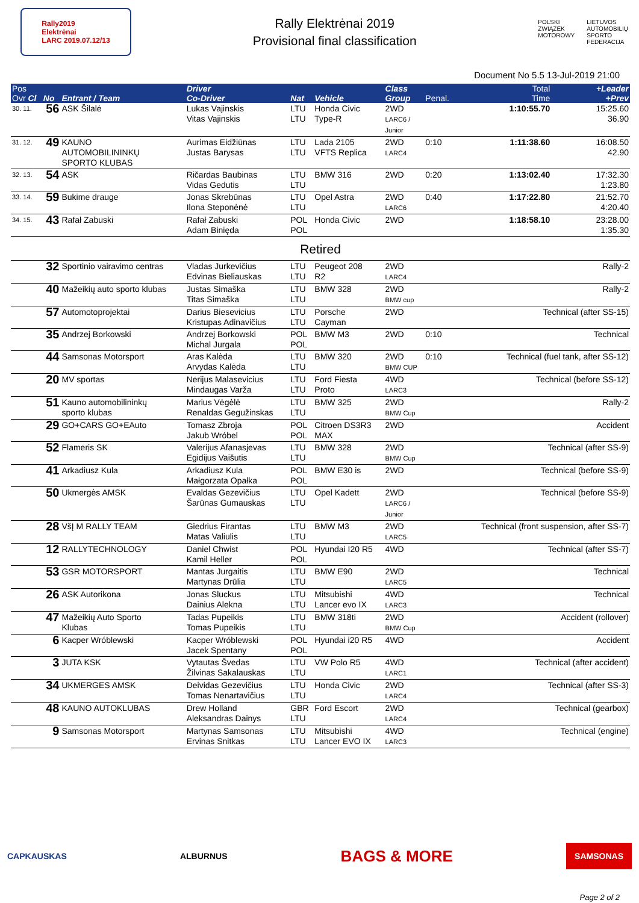Rally2019
Elektrėnai
LARC 2019.07.12/13
Rally Elektrėnai 2019
Provisional final classification
POLSKI
ZWIĄZEK
MOTOROWY
LIETUVOS
AUTOMOBILIŲ
SPORTO
FEDERACIJA
Document No 5.5 13-Jul-2019 21:00
| Pos Ovr Cl | No | Entrant / Team | Driver Co-Driver | Nat | Vehicle | Class Group | Penal. | Total Time | +Leader +Prev |
| --- | --- | --- | --- | --- | --- | --- | --- | --- | --- |
| 30. 11. | 56 | ASK Šilalė | Lukas Vajinskis Vitas Vajinskis | LTU LTU | Honda Civic Type-R | 2WD LARC6 / Junior | | 1:10:55.70 | 15:25.60 36.90 |
| 31. 12. | 49 | KAUNO AUTOMOBILININKŲ SPORTO KLUBAS | Aurimas Eidžiūnas Justas Barysas | LTU LTU | Lada 2105 VFTS Replica | 2WD LARC4 | 0:10 | 1:11:38.60 | 16:08.50 42.90 |
| 32. 13. | 54 | ASK | Ričardas Baubinas Vidas Gedutis | LTU LTU | BMW 316 | 2WD | 0:20 | 1:13:02.40 | 17:32.30 1:23.80 |
| 33. 14. | 59 | Bukime drauge | Jonas Skrebūnas Ilona Steponėnė | LTU LTU | Opel Astra | 2WD LARC6 | 0:40 | 1:17:22.80 | 21:52.70 4:20.40 |
| 34. 15. | 43 | Rafał Zabuski | Rafał Zabuski Adam Binięda | POL POL | Honda Civic | 2WD | | 1:18:58.10 | 23:28.00 1:35.30 |
| Retired | | | | | | | | | |
| | 32 | Sportinio vairavimo centras | Vladas Jurkevičius Edvinas Bieliauskas | LTU LTU | Peugeot 208 R2 | 2WD LARC4 | | Rally-2 | |
| | 40 | Mažeikių auto sporto klubas | Justas Simaška Titas Simaška | LTU LTU | BMW 328 | 2WD BMW cup | | Rally-2 | |
| | 57 | Automotoprojektai | Darius Biesevicius Kristupas Adinavičius | LTU LTU | Porsche Cayman | 2WD | | Technical (after SS-15) | |
| | 35 | Andrzej Borkowski | Andrzej Borkowski Michal Jurgala | POL POL | BMW M3 | 2WD | 0:10 | Technical | |
| | 44 | Samsonas Motorsport | Aras Kalėda Arvydas Kalėda | LTU LTU | BMW 320 | 2WD BMW CUP | 0:10 | Technical (fuel tank, after SS-12) | |
| | 20 | MV sportas | Nerijus Malasevicius Mindaugas Varža | LTU LTU | Ford Fiesta Proto | 4WD LARC3 | | Technical (before SS-12) | |
| | 51 | Kauno automobilininkų sporto klubas | Marius Vėgėlė Renaldas Gegužinskas | LTU LTU | BMW 325 | 2WD BMW Cup | | Rally-2 | |
| | 29 | GO+CARS GO+EAuto | Tomasz Zbroja Jakub Wróbel | POL POL | Citroen DS3R3 MAX | 2WD | | Accident | |
| | 52 | Flameris SK | Valerijus Afanasjevas Egidijus Vaišutis | LTU LTU | BMW 328 | 2WD BMW Cup | | Technical (after SS-9) | |
| | 41 | Arkadiusz Kula | Arkadiusz Kula Małgorzata Opałka | POL POL | BMW E30 is | 2WD | | Technical (before SS-9) | |
| | 50 | Ukmergės AMSK | Evaldas Gezevičius Šarūnas Gumauskas | LTU LTU | Opel Kadett | 2WD LARC6 / Junior | | Technical (before SS-9) | |
| | 28 | VšĮ M RALLY TEAM | Giedrius Firantas Matas Valiulis | LTU LTU | BMW M3 | 2WD LARC5 | | Technical (front suspension, after SS-7) | |
| | 12 | RALLYTECHNOLOGY | Daniel Chwist Kamil Heller | POL POL | Hyundai I20 R5 | 4WD | | Technical (after SS-7) | |
| | 53 | GSR MOTORSPORT | Mantas Jurgaitis Martynas Drūlia | LTU LTU | BMW E90 | 2WD LARC5 | | Technical | |
| | 26 | ASK Autorikona | Jonas Sluckus Dainius Alekna | LTU LTU | Mitsubishi Lancer evo IX | 4WD LARC3 | | Technical | |
| | 47 | Mažeikių Auto Sporto Klubas | Tadas Pupeikis Tomas Pupeikis | LTU LTU | BMW 318ti | 2WD BMW Cup | | Accident (rollover) | |
| | 6 | Kacper Wróblewski | Kacper Wróblewski Jacek Spentany | POL POL | Hyundai i20 R5 | 4WD | | Accident | |
| | 3 | JUTA KSK | Vytautas Švedas Žilvinas Sakalauskas | LTU LTU | VW Polo R5 | 4WD LARC1 | | Technical (after accident) | |
| | 34 | UKMERGES AMSK | Deividas Gezevičius Tomas Nenartavičius | LTU LTU | Honda Civic | 2WD LARC4 | | Technical (after SS-3) | |
| | 48 | KAUNO AUTOKLUBAS | Drew Holland Aleksandras Dainys | GBR LTU | Ford Escort | 2WD LARC4 | | Technical (gearbox) | |
| | 9 | Samsonas Motorsport | Martynas Samsonas Ervinas Snitkas | LTU LTU | Mitsubishi Lancer EVO IX | 4WD LARC3 | | Technical (engine) | |
CAPKAUSKAS ALBURNUS BAGS & MORE SAMSONAS
Page 2 of 2